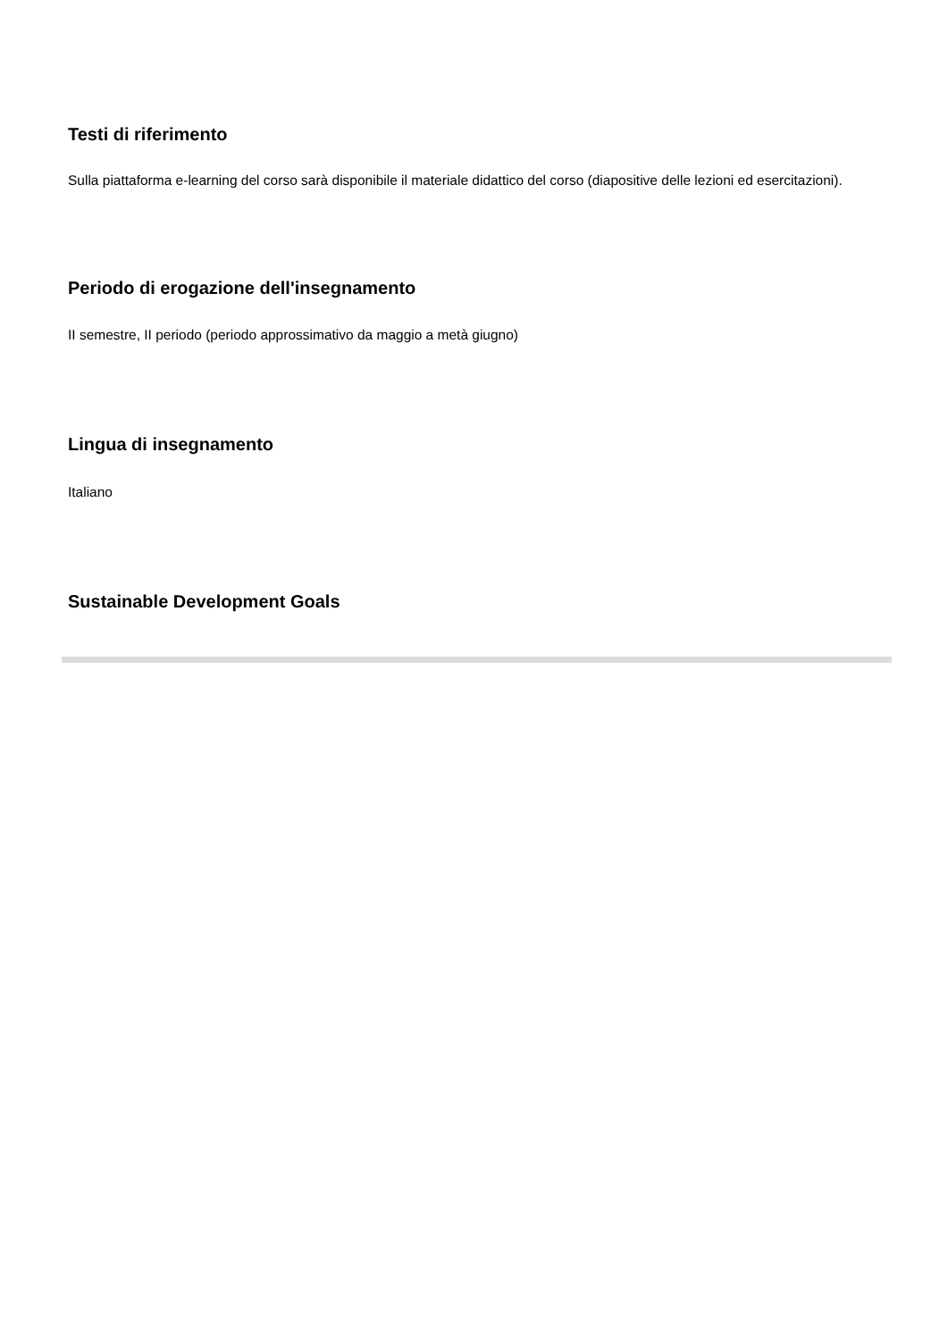Testi di riferimento
Sulla piattaforma e-learning del corso sarà disponibile il materiale didattico del corso (diapositive delle lezioni ed esercitazioni).
Periodo di erogazione dell'insegnamento
II semestre, II periodo (periodo approssimativo da maggio a metà giugno)
Lingua di insegnamento
Italiano
Sustainable Development Goals